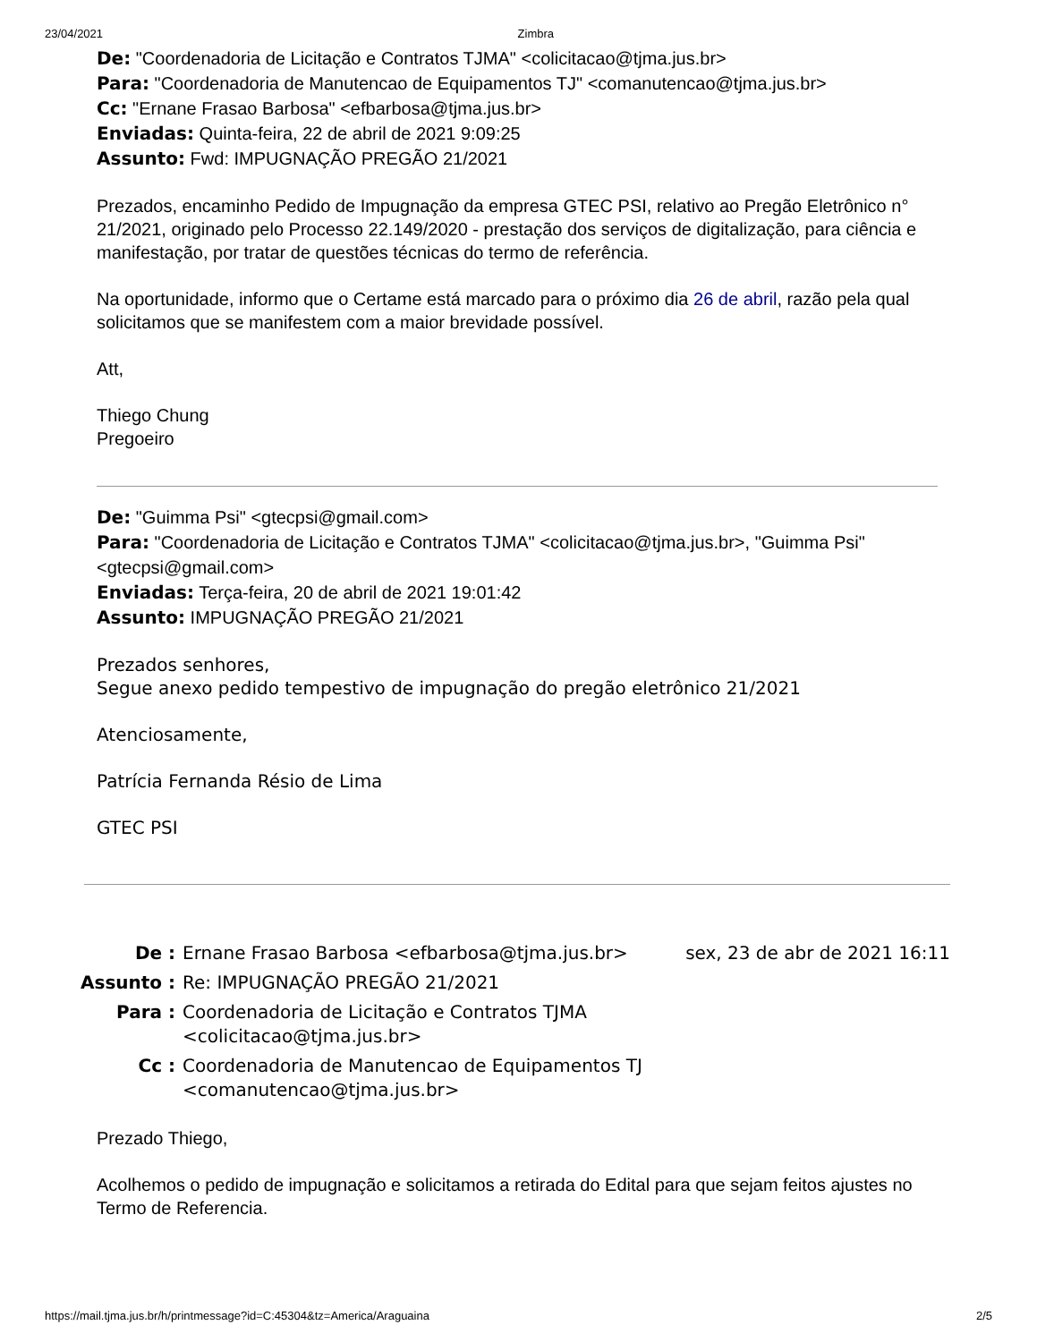23/04/2021 Zimbra
De: "Coordenadoria de Licitação e Contratos TJMA" <colicitacao@tjma.jus.br>
Para: "Coordenadoria de Manutencao de Equipamentos TJ" <comanutencao@tjma.jus.br>
Cc: "Ernane Frasao Barbosa" <efbarbosa@tjma.jus.br>
Enviadas: Quinta-feira, 22 de abril de 2021 9:09:25
Assunto: Fwd: IMPUGNAÇÃO PREGÃO 21/2021
Prezados, encaminho Pedido de Impugnação da empresa GTEC PSI, relativo ao Pregão Eletrônico n° 21/2021, originado pelo Processo 22.149/2020 - prestação dos serviços de digitalização, para ciência e manifestação, por tratar de questões técnicas do termo de referência.
Na oportunidade, informo que o Certame está marcado para o próximo dia 26 de abril, razão pela qual solicitamos que se manifestem com a maior brevidade possível.
Att,
Thiego Chung
Pregoeiro
De: "Guimma Psi" <gtecpsi@gmail.com>
Para: "Coordenadoria de Licitação e Contratos TJMA" <colicitacao@tjma.jus.br>, "Guimma Psi" <gtecpsi@gmail.com>
Enviadas: Terça-feira, 20 de abril de 2021 19:01:42
Assunto: IMPUGNAÇÃO PREGÃO 21/2021
Prezados senhores,
Segue anexo pedido tempestivo de impugnação do pregão eletrônico 21/2021
Atenciosamente,
Patrícia Fernanda Résio de Lima
GTEC PSI
| De : | Ernane Frasao Barbosa <efbarbosa@tjma.jus.br> | sex, 23 de abr de 2021 16:11 |
| Assunto : | Re: IMPUGNAÇÃO PREGÃO 21/2021 | |
| Para : | Coordenadoria de Licitação e Contratos TJMA <colicitacao@tjma.jus.br> | |
| Cc : | Coordenadoria de Manutencao de Equipamentos TJ <comanutencao@tjma.jus.br> | |
Prezado Thiego,
Acolhemos o pedido de impugnação e solicitamos a retirada do Edital para que sejam feitos ajustes no Termo de Referencia.
https://mail.tjma.jus.br/h/printmessage?id=C:45304&tz=America/Araguaina 2/5